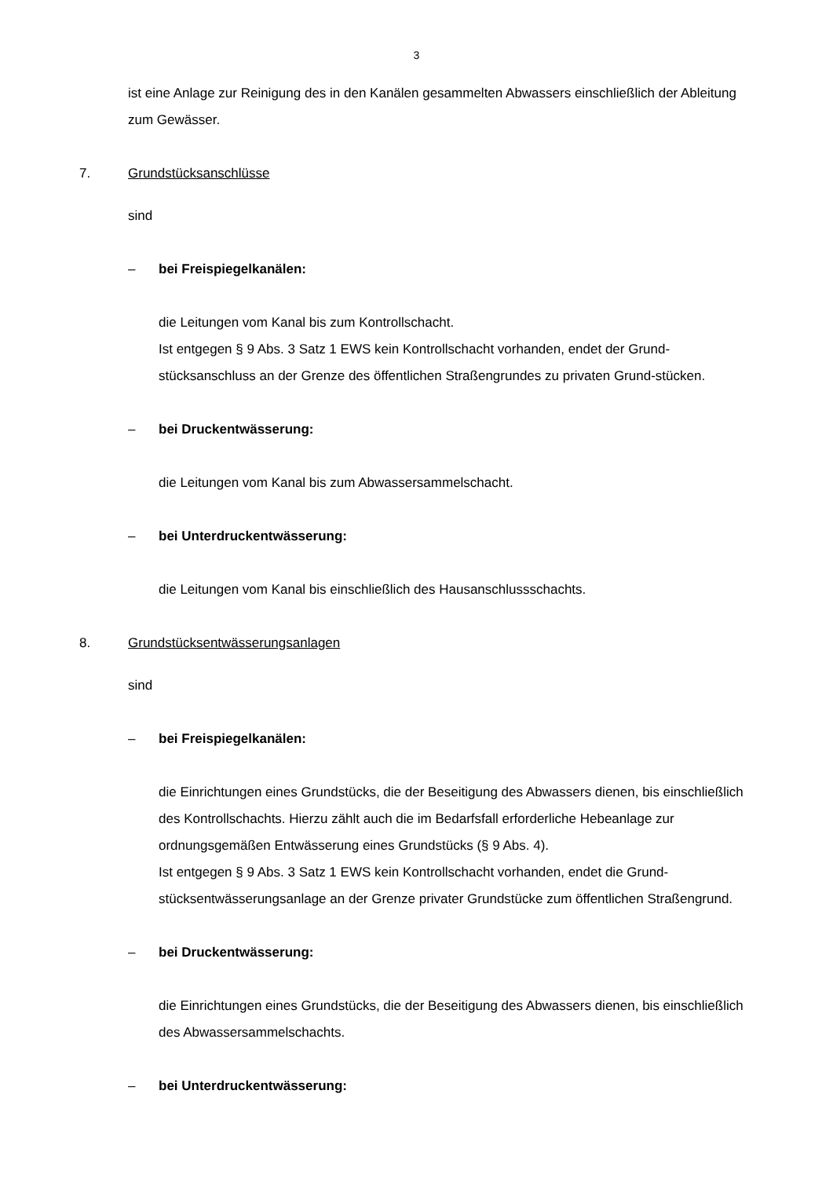3
ist eine Anlage zur Reinigung des in den Kanälen gesammelten Abwassers einschließlich der Ableitung zum Gewässer.
7. Grundstücksanschlüsse
sind
– bei Freispiegelkanälen:
die Leitungen vom Kanal bis zum Kontrollschacht.
Ist entgegen § 9 Abs. 3 Satz 1 EWS kein Kontrollschacht vorhanden, endet der Grund-stücksanschluss an der Grenze des öffentlichen Straßengrundes zu privaten Grund-stücken.
– bei Druckentwässerung:
die Leitungen vom Kanal bis zum Abwassersammelschacht.
– bei Unterdruckentwässerung:
die Leitungen vom Kanal bis einschließlich des Hausanschlussschachts.
8. Grundstücksentwässerungsanlagen
sind
– bei Freispiegelkanälen:
die Einrichtungen eines Grundstücks, die der Beseitigung des Abwassers dienen, bis einschließlich des Kontrollschachts. Hierzu zählt auch die im Bedarfsfall erforderliche Hebeanlage zur ordnungsgemäßen Entwässerung eines Grundstücks (§ 9 Abs. 4).
Ist entgegen § 9 Abs. 3 Satz 1 EWS kein Kontrollschacht vorhanden, endet die Grund-stücksentwässerungsanlage an der Grenze privater Grundstücke zum öffentlichen Straßengrund.
– bei Druckentwässerung:
die Einrichtungen eines Grundstücks, die der Beseitigung des Abwassers dienen, bis einschließlich des Abwassersammelschachts.
– bei Unterdruckentwässerung: